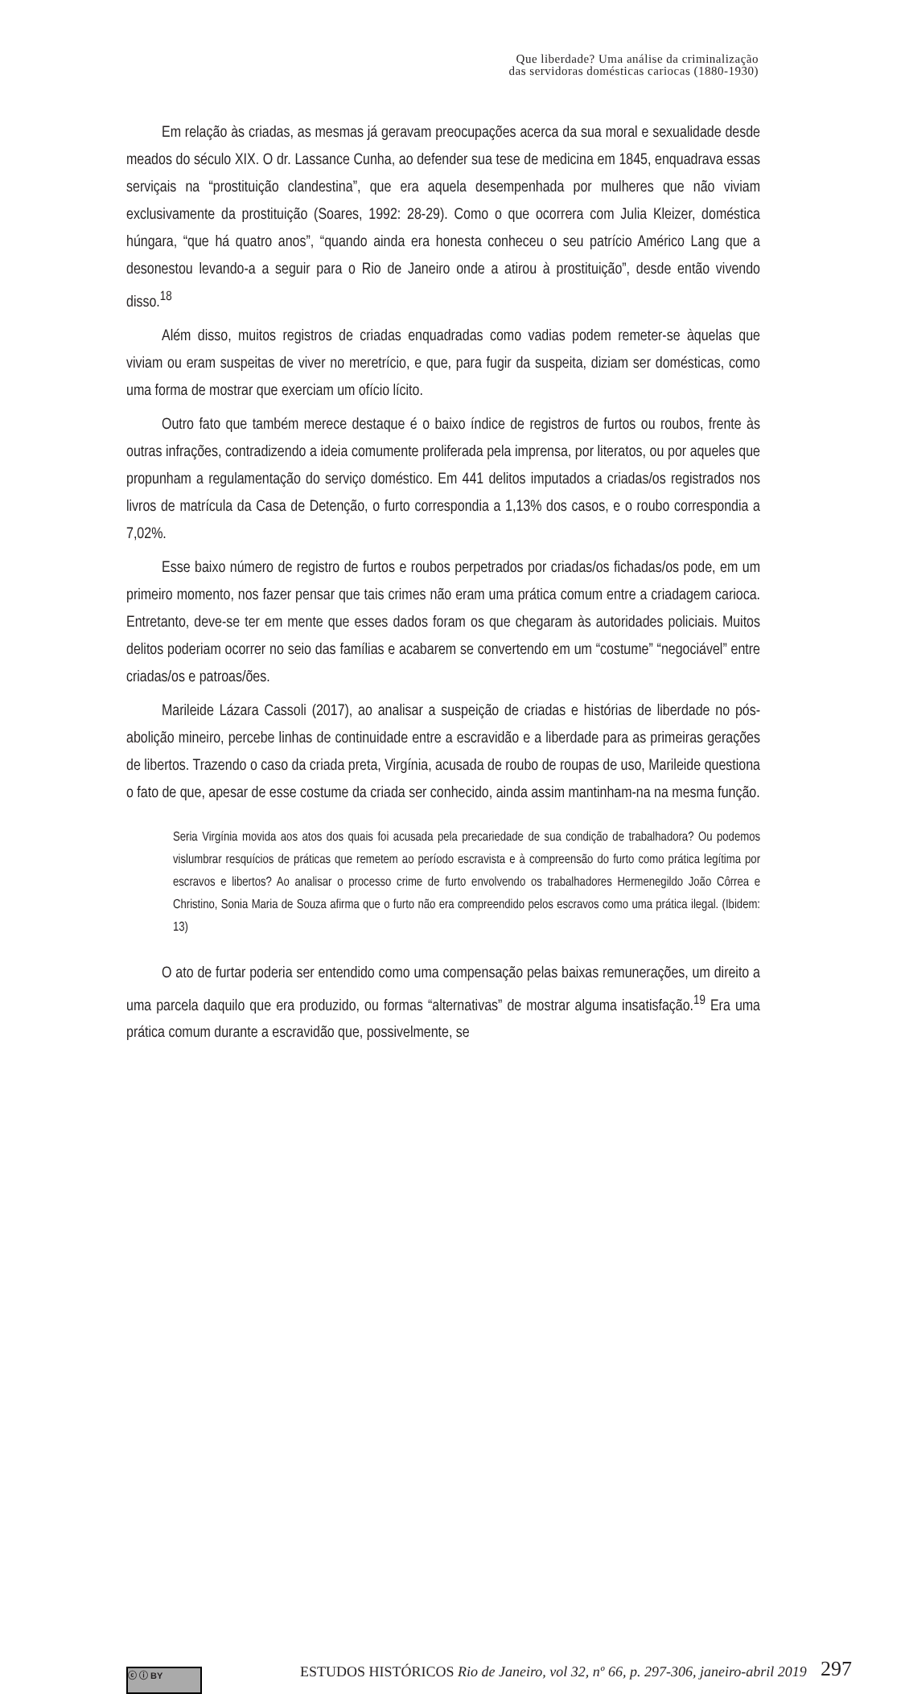Que liberdade? Uma análise da criminalização
das servidoras domésticas cariocas (1880-1930)
Em relação às criadas, as mesmas já geravam preocupações acerca da sua moral e sexualidade desde meados do século XIX. O dr. Lassance Cunha, ao defender sua tese de medicina em 1845, enquadrava essas serviçais na “prostituição clandestina”, que era aquela desempenhada por mulheres que não viviam exclusivamente da prostituição (Soares, 1992: 28-29). Como o que ocorrera com Julia Kleizer, doméstica húngara, “que há quatro anos”, “quando ainda era honesta conheceu o seu patrício Américo Lang que a desonestou levando-a a seguir para o Rio de Janeiro onde a atirou à prostituição”, desde então vivendo disso.<sup>18</sup>
Além disso, muitos registros de criadas enquadradas como vadias podem remeter-se àquelas que viviam ou eram suspeitas de viver no meretrício, e que, para fugir da suspeita, diziam ser domésticas, como uma forma de mostrar que exerciam um ofício lícito.
Outro fato que também merece destaque é o baixo índice de registros de furtos ou roubos, frente às outras infrações, contradizendo a ideia comumente proliferada pela imprensa, por literatos, ou por aqueles que propunham a regulamentação do serviço doméstico. Em 441 delitos imputados a criadas/os registrados nos livros de matrícula da Casa de Detenção, o furto correspondia a 1,13% dos casos, e o roubo correspondia a 7,02%.
Esse baixo número de registro de furtos e roubos perpetrados por criadas/os fichadas/os pode, em um primeiro momento, nos fazer pensar que tais crimes não eram uma prática comum entre a criadagem carioca. Entretanto, deve-se ter em mente que esses dados foram os que chegaram às autoridades policiais. Muitos delitos poderiam ocorrer no seio das famílias e acabarem se convertendo em um “costume” “negociável” entre criadas/os e patroas/ões.
Marileide Lázara Cassoli (2017), ao analisar a suspeição de criadas e histórias de liberdade no pós-abolição mineiro, percebe linhas de continuidade entre a escravidão e a liberdade para as primeiras gerações de libertos. Trazendo o caso da criada preta, Virgínia, acusada de roubo de roupas de uso, Marileide questiona o fato de que, apesar de esse costume da criada ser conhecido, ainda assim mantinham-na na mesma função.
Seria Virgínia movida aos atos dos quais foi acusada pela precariedade de sua condição de trabalhadora? Ou podemos vislumbrar resquícios de práticas que remetem ao período escravista e à compreensão do furto como prática legítima por escravos e libertos? Ao analisar o processo crime de furto envolvendo os trabalhadores Hermenegildo João Côrrea e Christino, Sonia Maria de Souza afirma que o furto não era compreendido pelos escravos como uma prática ilegal. (Ibidem: 13)
O ato de furtar poderia ser entendido como uma compensação pelas baixas remunerações, um direito a uma parcela daquilo que era produzido, ou formas “alternativas” de mostrar alguma insatisfação.<sup>19</sup> Era uma prática comum durante a escravidão que, possivelmente, se
ⓒ ⓘ BY
ESTUDOS HISTÓRICOS Rio de Janeiro, vol 32, nº 66, p. 297-306, janeiro-abril 2019
297